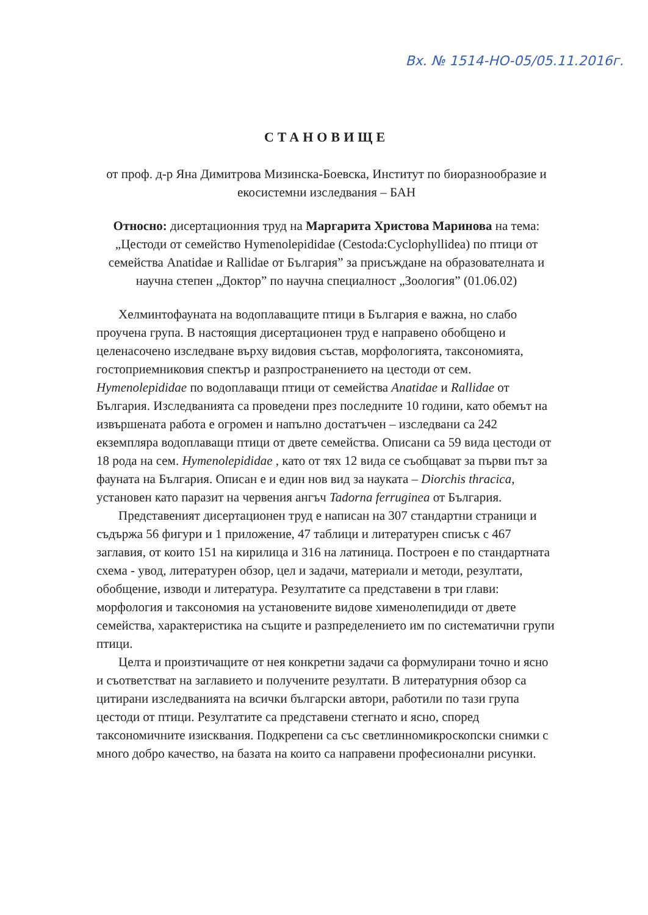Вх. № 1514-НО-05/05.11.2016г.
СТАНОВИЩЕ
от проф. д-р Яна Димитрова Мизинска-Боевска, Институт по биоразнообразие и екосистемни изследвания – БАН
Относно: дисертационния труд на Маргарита Христова Маринова на тема: „Цестоди от семейство Hymenolepididae (Cestoda:Cyclophyllidea) по птици от семейства Anatidae и Rallidae от България” за присъждане на образователната и научна степен „Доктор” по научна специалност „Зоология” (01.06.02)
Хелминтофауната на водоплаващите птици в България е важна, но слабо проучена група. В настоящия дисертационен труд е направено обобщено и целенасочено изследване върху видовия състав, морфологията, таксономията, гостоприемниковия спектър и разпространението на цестоди от сем. Hymenolepididae по водоплаващи птици от семейства Anatidae и Rallidae от България. Изследванията са проведени през последните 10 години, като обемът на извършената работа е огромен и напълно достатъчен – изследвани са 242 екземпляра водоплаващи птици от двете семейства. Описани са 59 вида цестоди от 18 рода на сем. Hymenolepididae , като от тях 12 вида се съобщават за първи път за фауната на България. Описан е и един нов вид за науката – Diorchis thracica, установен като паразит на червения ангъч Tadorna ferruginea от България.
Представеният дисертационен труд е написан на 307 стандартни страници и съдържа 56 фигури и 1 приложение, 47 таблици и литературен списък с 467 заглавия, от които 151 на кирилица и 316 на латиница. Построен е по стандартната схема - увод, литературен обзор, цел и задачи, материали и методи, резултати, обобщение, изводи и литература. Резултатите са представени в три глави: морфология и таксономия на установените видове хименолепидиди от двете семейства, характеристика на същите и разпределението им по систематични групи птици.
Целта и произтичащите от нея конкретни задачи са формулирани точно и ясно и съответстват на заглавието и получените резултати. В литературния обзор са цитирани изследванията на всички български автори, работили по тази група цестоди от птици. Резултатите са представени стегнато и ясно, според таксономичните изисквания. Подкрепени са със светлинномикроскопски снимки с много добро качество, на базата на които са направени професионални рисунки.